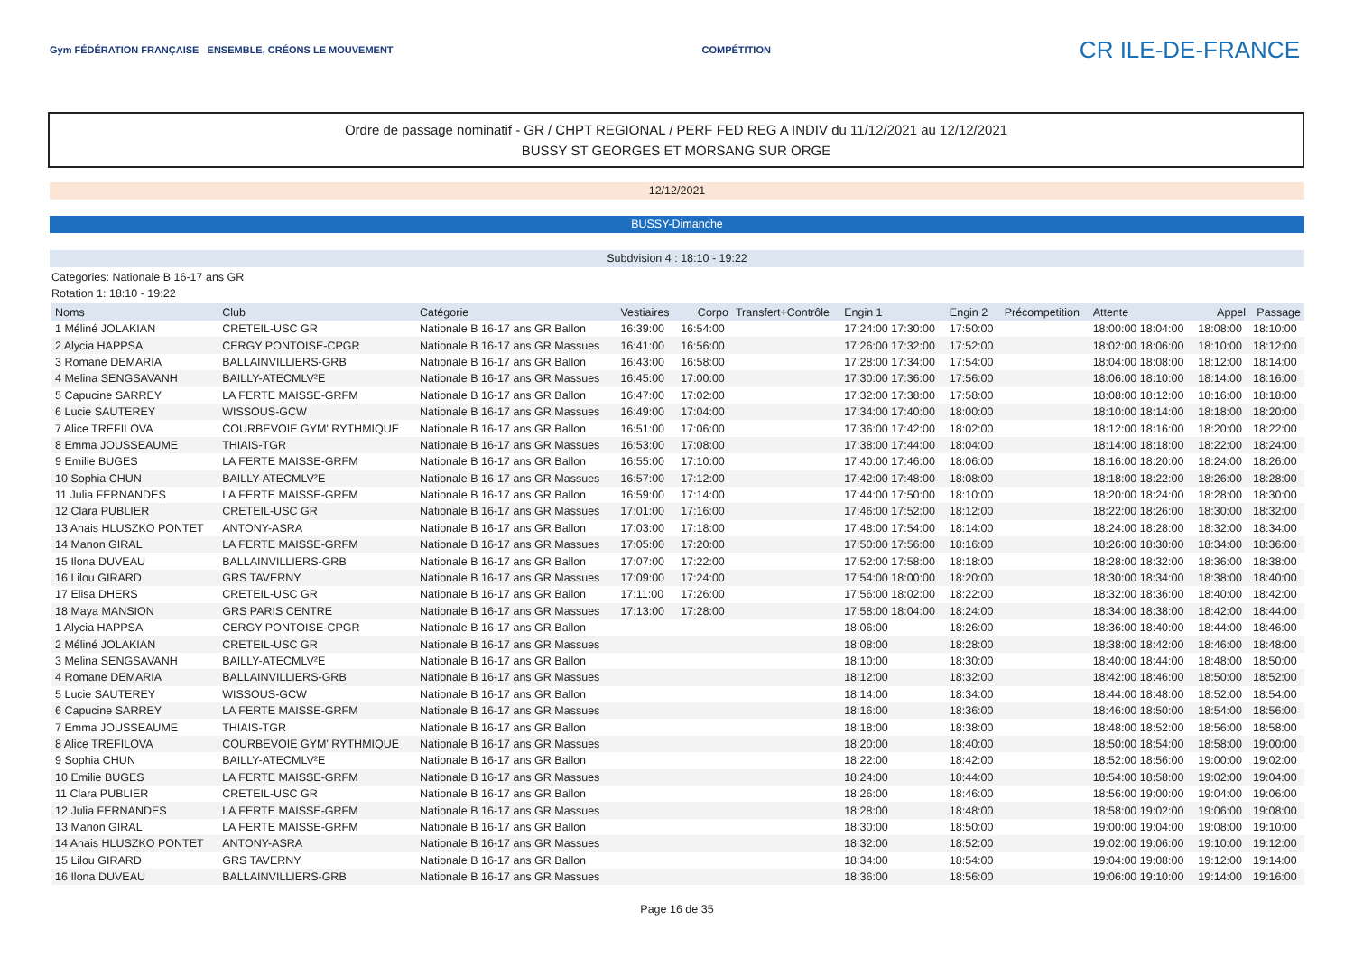Gym FÉDÉRATION FRANÇAISE ENSEMBLE, CRÉONS LE MOUVEMENT
COMPÉTITION
CR ILE-DE-FRANCE
Ordre de passage nominatif - GR / CHPT REGIONAL / PERF FED REG A INDIV du 11/12/2021 au 12/12/2021
BUSSY ST GEORGES ET MORSANG SUR ORGE
12/12/2021
BUSSY-Dimanche
Subdvision 4 : 18:10 - 19:22
Categories: Nationale B 16-17 ans GR
Rotation 1: 18:10 - 19:22
| Noms | Club | Catégorie | Vestiaires | Corpo | Transfert+Contrôle | Engin 1 | Engin 2 | Précompetition | Attente | Appel | Passage |
| --- | --- | --- | --- | --- | --- | --- | --- | --- | --- | --- | --- |
| 1 Méliné JOLAKIAN | CRETEIL-USC GR | Nationale B 16-17 ans GR Ballon | 16:39:00 | 16:54:00 | | 17:24:00 17:30:00 | 17:50:00 | | 18:00:00 18:04:00 | 18:08:00 | 18:10:00 |
| 2 Alycia HAPPSA | CERGY PONTOISE-CPGR | Nationale B 16-17 ans GR Massues | 16:41:00 | 16:56:00 | | 17:26:00 17:32:00 | 17:52:00 | | 18:02:00 18:06:00 | 18:10:00 | 18:12:00 |
| 3 Romane DEMARIA | BALLAINVILLIERS-GRB | Nationale B 16-17 ans GR Ballon | 16:43:00 | 16:58:00 | | 17:28:00 17:34:00 | 17:54:00 | | 18:04:00 18:08:00 | 18:12:00 | 18:14:00 |
| 4 Melina SENGSAVANH | BAILLY-ATECMLV²E | Nationale B 16-17 ans GR Massues | 16:45:00 | 17:00:00 | | 17:30:00 17:36:00 | 17:56:00 | | 18:06:00 18:10:00 | 18:14:00 | 18:16:00 |
| 5 Capucine SARREY | LA FERTE MAISSE-GRFM | Nationale B 16-17 ans GR Ballon | 16:47:00 | 17:02:00 | | 17:32:00 17:38:00 | 17:58:00 | | 18:08:00 18:12:00 | 18:16:00 | 18:18:00 |
| 6 Lucie SAUTEREY | WISSOUS-GCW | Nationale B 16-17 ans GR Massues | 16:49:00 | 17:04:00 | | 17:34:00 17:40:00 | 18:00:00 | | 18:10:00 18:14:00 | 18:18:00 | 18:20:00 |
| 7 Alice TREFILOVA | COURBEVOIE GYM' RYTHMIQUE | Nationale B 16-17 ans GR Ballon | 16:51:00 | 17:06:00 | | 17:36:00 17:42:00 | 18:02:00 | | 18:12:00 18:16:00 | 18:20:00 | 18:22:00 |
| 8 Emma JOUSSEAUME | THIAIS-TGR | Nationale B 16-17 ans GR Massues | 16:53:00 | 17:08:00 | | 17:38:00 17:44:00 | 18:04:00 | | 18:14:00 18:18:00 | 18:22:00 | 18:24:00 |
| 9 Emilie BUGES | LA FERTE MAISSE-GRFM | Nationale B 16-17 ans GR Ballon | 16:55:00 | 17:10:00 | | 17:40:00 17:46:00 | 18:06:00 | | 18:16:00 18:20:00 | 18:24:00 | 18:26:00 |
| 10 Sophia CHUN | BAILLY-ATECMLV²E | Nationale B 16-17 ans GR Massues | 16:57:00 | 17:12:00 | | 17:42:00 17:48:00 | 18:08:00 | | 18:18:00 18:22:00 | 18:26:00 | 18:28:00 |
| 11 Julia FERNANDES | LA FERTE MAISSE-GRFM | Nationale B 16-17 ans GR Ballon | 16:59:00 | 17:14:00 | | 17:44:00 17:50:00 | 18:10:00 | | 18:20:00 18:24:00 | 18:28:00 | 18:30:00 |
| 12 Clara PUBLIER | CRETEIL-USC GR | Nationale B 16-17 ans GR Massues | 17:01:00 | 17:16:00 | | 17:46:00 17:52:00 | 18:12:00 | | 18:22:00 18:26:00 | 18:30:00 | 18:32:00 |
| 13 Anais HLUSZKO PONTET | ANTONY-ASRA | Nationale B 16-17 ans GR Ballon | 17:03:00 | 17:18:00 | | 17:48:00 17:54:00 | 18:14:00 | | 18:24:00 18:28:00 | 18:32:00 | 18:34:00 |
| 14 Manon GIRAL | LA FERTE MAISSE-GRFM | Nationale B 16-17 ans GR Massues | 17:05:00 | 17:20:00 | | 17:50:00 17:56:00 | 18:16:00 | | 18:26:00 18:30:00 | 18:34:00 | 18:36:00 |
| 15 Ilona DUVEAU | BALLAINVILLIERS-GRB | Nationale B 16-17 ans GR Ballon | 17:07:00 | 17:22:00 | | 17:52:00 17:58:00 | 18:18:00 | | 18:28:00 18:32:00 | 18:36:00 | 18:38:00 |
| 16 Lilou GIRARD | GRS TAVERNY | Nationale B 16-17 ans GR Massues | 17:09:00 | 17:24:00 | | 17:54:00 18:00:00 | 18:20:00 | | 18:30:00 18:34:00 | 18:38:00 | 18:40:00 |
| 17 Elisa DHERS | CRETEIL-USC GR | Nationale B 16-17 ans GR Ballon | 17:11:00 | 17:26:00 | | 17:56:00 18:02:00 | 18:22:00 | | 18:32:00 18:36:00 | 18:40:00 | 18:42:00 |
| 18 Maya MANSION | GRS PARIS CENTRE | Nationale B 16-17 ans GR Massues | 17:13:00 | 17:28:00 | | 17:58:00 18:04:00 | 18:24:00 | | 18:34:00 18:38:00 | 18:42:00 | 18:44:00 |
| 1 Alycia HAPPSA | CERGY PONTOISE-CPGR | Nationale B 16-17 ans GR Ballon | | | | 18:06:00 | 18:26:00 | | 18:36:00 18:40:00 | 18:44:00 | 18:46:00 |
| 2 Méliné JOLAKIAN | CRETEIL-USC GR | Nationale B 16-17 ans GR Massues | | | | 18:08:00 | 18:28:00 | | 18:38:00 18:42:00 | 18:46:00 | 18:48:00 |
| 3 Melina SENGSAVANH | BAILLY-ATECMLV²E | Nationale B 16-17 ans GR Ballon | | | | 18:10:00 | 18:30:00 | | 18:40:00 18:44:00 | 18:48:00 | 18:50:00 |
| 4 Romane DEMARIA | BALLAINVILLIERS-GRB | Nationale B 16-17 ans GR Massues | | | | 18:12:00 | 18:32:00 | | 18:42:00 18:46:00 | 18:50:00 | 18:52:00 |
| 5 Lucie SAUTEREY | WISSOUS-GCW | Nationale B 16-17 ans GR Ballon | | | | 18:14:00 | 18:34:00 | | 18:44:00 18:48:00 | 18:52:00 | 18:54:00 |
| 6 Capucine SARREY | LA FERTE MAISSE-GRFM | Nationale B 16-17 ans GR Massues | | | | 18:16:00 | 18:36:00 | | 18:46:00 18:50:00 | 18:54:00 | 18:56:00 |
| 7 Emma JOUSSEAUME | THIAIS-TGR | Nationale B 16-17 ans GR Ballon | | | | 18:18:00 | 18:38:00 | | 18:48:00 18:52:00 | 18:56:00 | 18:58:00 |
| 8 Alice TREFILOVA | COURBEVOIE GYM' RYTHMIQUE | Nationale B 16-17 ans GR Massues | | | | 18:20:00 | 18:40:00 | | 18:50:00 18:54:00 | 18:58:00 | 19:00:00 |
| 9 Sophia CHUN | BAILLY-ATECMLV²E | Nationale B 16-17 ans GR Ballon | | | | 18:22:00 | 18:42:00 | | 18:52:00 18:56:00 | 19:00:00 | 19:02:00 |
| 10 Emilie BUGES | LA FERTE MAISSE-GRFM | Nationale B 16-17 ans GR Massues | | | | 18:24:00 | 18:44:00 | | 18:54:00 18:58:00 | 19:02:00 | 19:04:00 |
| 11 Clara PUBLIER | CRETEIL-USC GR | Nationale B 16-17 ans GR Ballon | | | | 18:26:00 | 18:46:00 | | 18:56:00 19:00:00 | 19:04:00 | 19:06:00 |
| 12 Julia FERNANDES | LA FERTE MAISSE-GRFM | Nationale B 16-17 ans GR Massues | | | | 18:28:00 | 18:48:00 | | 18:58:00 19:02:00 | 19:06:00 | 19:08:00 |
| 13 Manon GIRAL | LA FERTE MAISSE-GRFM | Nationale B 16-17 ans GR Ballon | | | | 18:30:00 | 18:50:00 | | 19:00:00 19:04:00 | 19:08:00 | 19:10:00 |
| 14 Anais HLUSZKO PONTET | ANTONY-ASRA | Nationale B 16-17 ans GR Massues | | | | 18:32:00 | 18:52:00 | | 19:02:00 19:06:00 | 19:10:00 | 19:12:00 |
| 15 Lilou GIRARD | GRS TAVERNY | Nationale B 16-17 ans GR Ballon | | | | 18:34:00 | 18:54:00 | | 19:04:00 19:08:00 | 19:12:00 | 19:14:00 |
| 16 Ilona DUVEAU | BALLAINVILLIERS-GRB | Nationale B 16-17 ans GR Massues | | | | 18:36:00 | 18:56:00 | | 19:06:00 19:10:00 | 19:14:00 | 19:16:00 |
Page 16 de 35